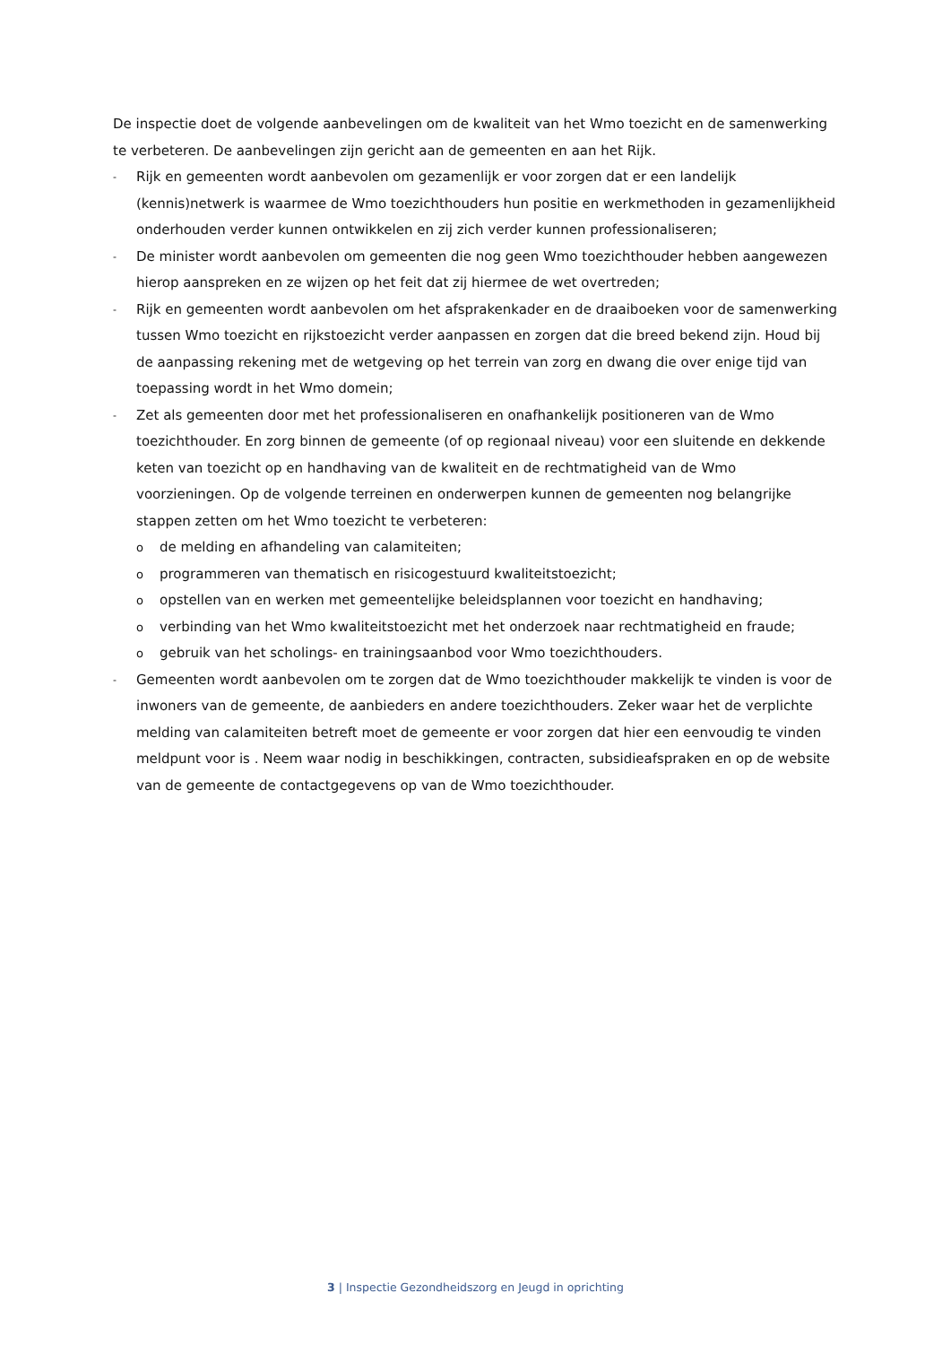De inspectie doet de volgende aanbevelingen om de kwaliteit van het Wmo toezicht en de samenwerking te verbeteren. De aanbevelingen zijn gericht aan de gemeenten en aan het Rijk.
- Rijk en gemeenten wordt aanbevolen om gezamenlijk er voor zorgen dat er een landelijk (kennis)netwerk is waarmee de Wmo toezichthouders hun positie en werkmethoden in gezamenlijkheid onderhouden verder kunnen ontwikkelen en zij zich verder kunnen professionaliseren;
- De minister wordt aanbevolen om gemeenten die nog geen Wmo toezichthouder hebben aangewezen hierop aanspreken en ze wijzen op het feit dat zij hiermee de wet overtreden;
- Rijk en gemeenten wordt aanbevolen om het afsprakenkader en de draaiboeken voor de samenwerking tussen Wmo toezicht en rijkstoezicht verder aanpassen en zorgen dat die breed bekend zijn. Houd bij de aanpassing rekening met de wetgeving op het terrein van zorg en dwang die over enige tijd van toepassing wordt in het Wmo domein;
-
Zet als gemeenten door met het professionaliseren en onafhankelijk positioneren van de Wmo toezichthouder. En zorg binnen de gemeente (of op regionaal niveau) voor een sluitende en dekkende keten van toezicht op en handhaving van de kwaliteit en de rechtmatigheid van de Wmo voorzieningen. Op de volgende terreinen en onderwerpen kunnen de gemeenten nog belangrijke stappen zetten om het Wmo toezicht te verbeteren:
ode melding en afhandeling van calamiteiten;
oprogrammeren van thematisch en risicogestuurd kwaliteitstoezicht;
oopstellen van en werken met gemeentelijke beleidsplannen voor toezicht en handhaving;
overbinding van het Wmo kwaliteitstoezicht met het onderzoek naar rechtmatigheid en fraude;
ogebruik van het scholings- en trainingsaanbod voor Wmo toezichthouders.
- Gemeenten wordt aanbevolen om te zorgen dat de Wmo toezichthouder makkelijk te vinden is voor de inwoners van de gemeente, de aanbieders en andere toezichthouders. Zeker waar het de verplichte melding van calamiteiten betreft moet de gemeente er voor zorgen dat hier een eenvoudig te vinden meldpunt voor is . Neem waar nodig in beschikkingen, contracten, subsidieafspraken en op de website van de gemeente de contactgegevens op van de Wmo toezichthouder.
3 | Inspectie Gezondheidszorg en Jeugd in oprichting